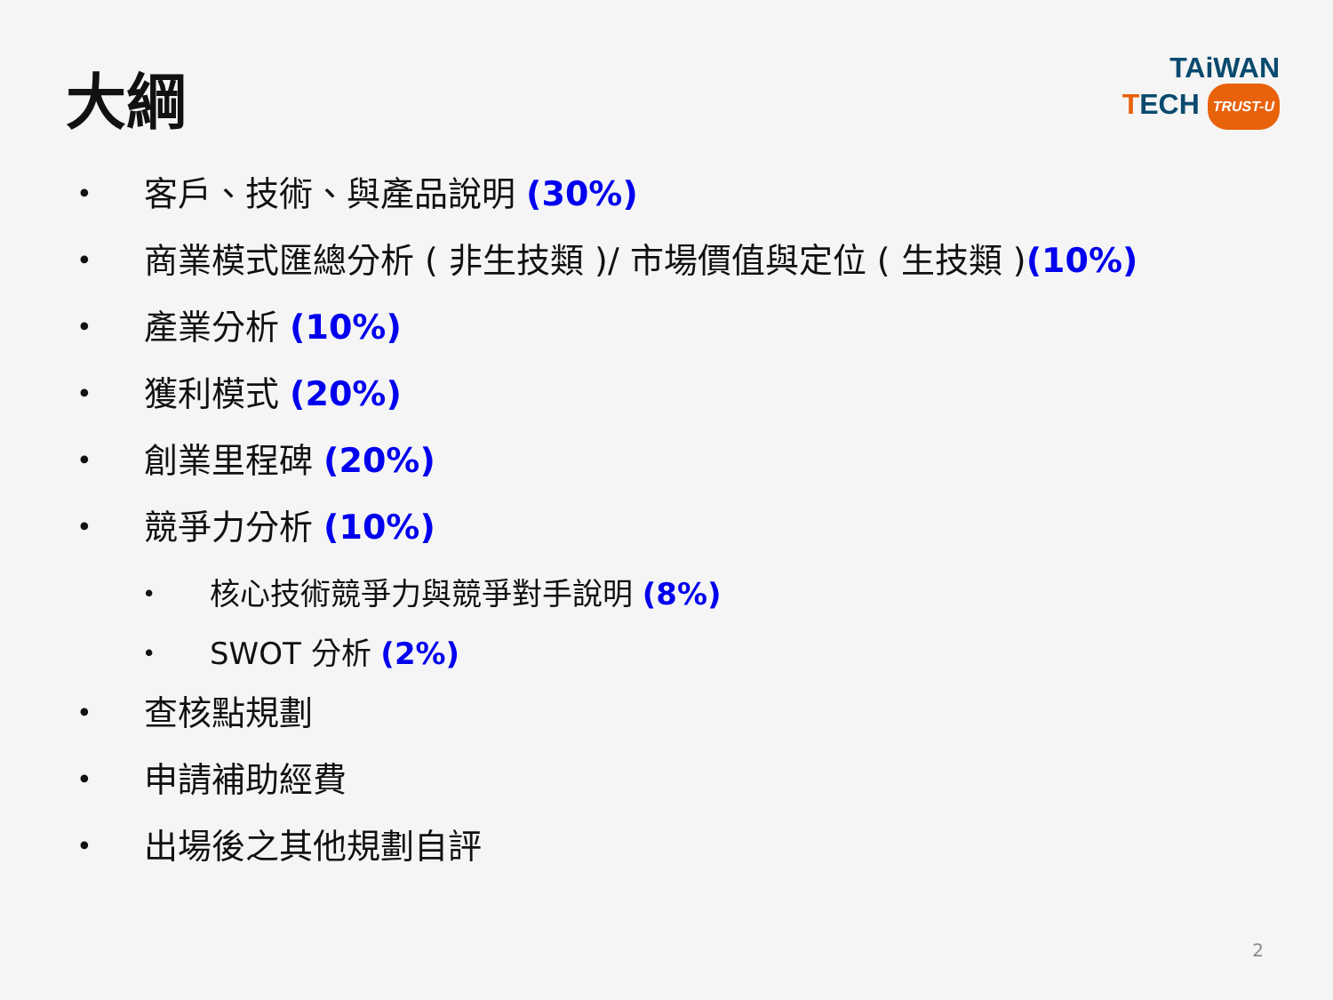大綱
TAiWAN
TECH TRUST-U
• 客戶、技術、與產品說明 (30%)
• 商業模式匯總分析 ( 非生技類 )/ 市場價值與定位 ( 生技類 )(10%)
• 產業分析 (10%)
• 獲利模式 (20%)
• 創業里程碑 (20%)
• 競爭力分析 (10%)
• 核心技術競爭力與競爭對手說明 (8%)
• SWOT 分析 (2%)
• 查核點規劃
• 申請補助經費
• 出場後之其他規劃自評
2